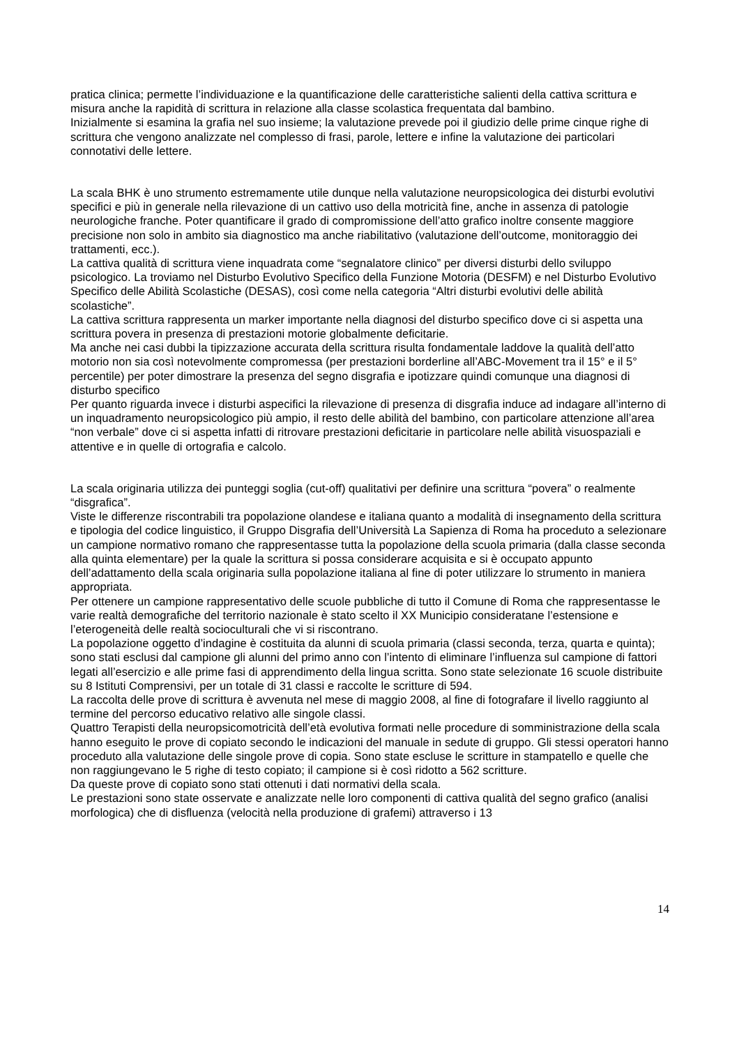pratica clinica; permette l’individuazione e la quantificazione delle caratteristiche salienti della cattiva scrittura e misura anche la rapidità di scrittura in relazione alla classe scolastica frequentata dal bambino.
Inizialmente si esamina la grafia nel suo insieme; la valutazione prevede poi il giudizio delle prime cinque righe di scrittura che vengono analizzate nel complesso di frasi, parole, lettere e infine la valutazione dei particolari connotativi delle lettere.
La scala BHK è uno strumento estremamente utile dunque nella valutazione neuropsicologica dei disturbi evolutivi specifici e più in generale nella rilevazione di un cattivo uso della motricità fine, anche in assenza di patologie neurologiche franche. Poter quantificare il grado di compromissione dell’atto grafico inoltre consente maggiore precisione non solo in ambito sia diagnostico ma anche riabilitativo (valutazione dell’outcome, monitoraggio dei trattamenti, ecc.).
La cattiva qualità di scrittura viene inquadrata come “segnalatore clinico” per diversi disturbi dello sviluppo psicologico. La troviamo nel Disturbo Evolutivo Specifico della Funzione Motoria (DESFM) e nel Disturbo Evolutivo Specifico delle Abilità Scolastiche (DESAS), così come nella categoria “Altri disturbi evolutivi delle abilità scolastiche”.
La cattiva scrittura rappresenta un marker importante nella diagnosi del disturbo specifico dove ci si aspetta una scrittura povera in presenza di prestazioni motorie globalmente deficitarie.
Ma anche nei casi dubbi la tipizzazione accurata della scrittura risulta fondamentale laddove la qualità dell’atto motorio non sia così notevolmente compromessa (per prestazioni borderline all’ABC-Movement tra il 15° e il 5° percentile) per poter dimostrare la presenza del segno disgrafia e ipotizzare quindi comunque una diagnosi di disturbo specifico
Per quanto riguarda invece i disturbi aspecifici la rilevazione di presenza di disgrafia induce ad indagare all’interno di un inquadramento neuropsicologico più ampio, il resto delle abilità del bambino, con particolare attenzione all’area “non verbale” dove ci si aspetta infatti di ritrovare prestazioni deficitarie in particolare nelle abilità visuospaziali e attentive e in quelle di ortografia e calcolo.
La scala originaria utilizza dei punteggi soglia (cut-off) qualitativi per definire una scrittura “povera” o realmente “disgrafica”.
Viste le differenze riscontrabili tra popolazione olandese e italiana quanto a modalità di insegnamento della scrittura e tipologia del codice linguistico, il Gruppo Disgrafia dell’Università La Sapienza di Roma ha proceduto a selezionare un campione normativo romano che rappresentasse tutta la popolazione della scuola primaria (dalla classe seconda alla quinta elementare) per la quale la scrittura si possa considerare acquisita e si è occupato appunto dell’adattamento della scala originaria sulla popolazione italiana al fine di poter utilizzare lo strumento in maniera appropriata.
Per ottenere un campione rappresentativo delle scuole pubbliche di tutto il Comune di Roma che rappresentasse le varie realtà demografiche del territorio nazionale è stato scelto il XX Municipio consideratane l’estensione e l’eterogeneità delle realtà socioculturali che vi si riscontrano.
La popolazione oggetto d’indagine è costituita da alunni di scuola primaria (classi seconda, terza, quarta e quinta); sono stati esclusi dal campione gli alunni del primo anno con l’intento di eliminare l’influenza sul campione di fattori legati all’esercizio e alle prime fasi di apprendimento della lingua scritta. Sono state selezionate 16 scuole distribuite su 8 Istituti Comprensivi, per un totale di 31 classi e raccolte le scritture di 594.
La raccolta delle prove di scrittura è avvenuta nel mese di maggio 2008, al fine di fotografare il livello raggiunto al termine del percorso educativo relativo alle singole classi.
Quattro Terapisti della neuropsicomotricità dell’età evolutiva formati nelle procedure di somministrazione della scala hanno eseguito le prove di copiato secondo le indicazioni del manuale in sedute di gruppo. Gli stessi operatori hanno proceduto alla valutazione delle singole prove di copia. Sono state escluse le scritture in stampatello e quelle che non raggiungevano le 5 righe di testo copiato; il campione si è così ridotto a 562 scritture.
Da queste prove di copiato sono stati ottenuti i dati normativi della scala.
Le prestazioni sono state osservate e analizzate nelle loro componenti di cattiva qualità del segno grafico (analisi morfologica) che di disfluenza (velocità nella produzione di grafemi) attraverso i 13
14